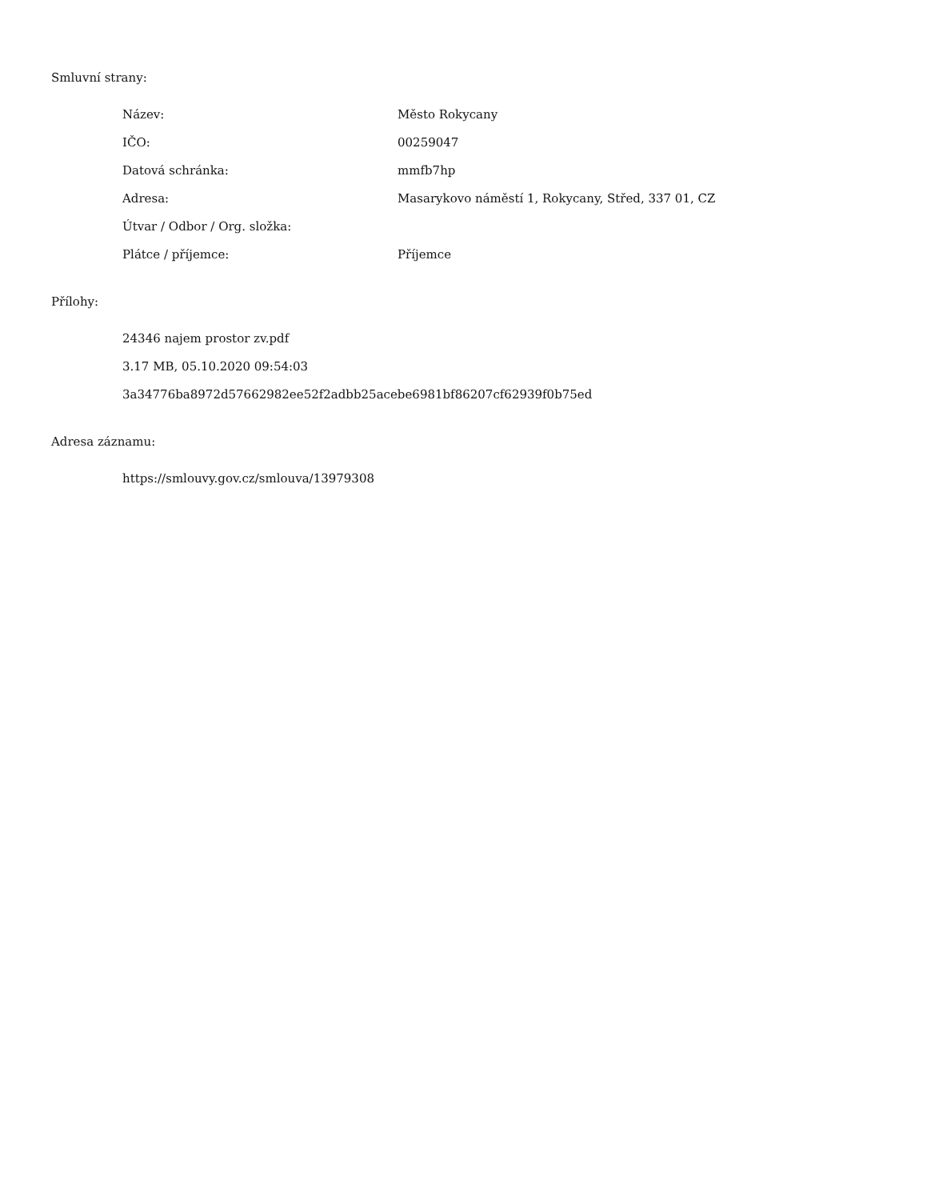Smluvní strany:
| Název: | Město Rokycany |
| IČO: | 00259047 |
| Datová schránka: | mmfb7hp |
| Adresa: | Masarykovo náměstí 1, Rokycany, Střed, 337 01, CZ |
| Útvar / Odbor / Org. složka: | |
| Plátce / příjemce: | Příjemce |
Přílohy:
24346 najem prostor zv.pdf
3.17 MB, 05.10.2020 09:54:03
3a34776ba8972d57662982ee52f2adbb25acebe6981bf86207cf62939f0b75ed
Adresa záznamu:
https://smlouvy.gov.cz/smlouva/13979308